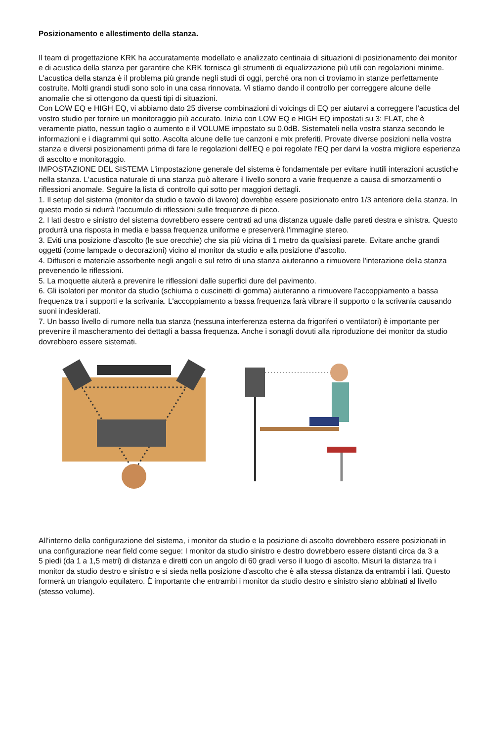Posizionamento e allestimento della stanza.
Il team di progettazione KRK ha accuratamente modellato e analizzato centinaia di situazioni di posizionamento dei monitor e di acustica della stanza per garantire che KRK fornisca gli strumenti di equalizzazione più utili con regolazioni minime. L'acustica della stanza è il problema più grande negli studi di oggi, perché ora non ci troviamo in stanze perfettamente costruite. Molti grandi studi sono solo in una casa rinnovata. Vi stiamo dando il controllo per correggere alcune delle anomalie che si ottengono da questi tipi di situazioni.
Con LOW EQ e HIGH EQ, vi abbiamo dato 25 diverse combinazioni di voicings di EQ per aiutarvi a correggere l'acustica del vostro studio per fornire un monitoraggio più accurato. Inizia con LOW EQ e HIGH EQ impostati su 3: FLAT, che è veramente piatto, nessun taglio o aumento e il VOLUME impostato su 0.0dB. Sistemateli nella vostra stanza secondo le informazioni e i diagrammi qui sotto. Ascolta alcune delle tue canzoni e mix preferiti. Provate diverse posizioni nella vostra stanza e diversi posizionamenti prima di fare le regolazioni dell'EQ e poi regolate l'EQ per darvi la vostra migliore esperienza di ascolto e monitoraggio.
IMPOSTAZIONE DEL SISTEMA L'impostazione generale del sistema è fondamentale per evitare inutili interazioni acustiche nella stanza. L'acustica naturale di una stanza può alterare il livello sonoro a varie frequenze a causa di smorzamenti o riflessioni anomale. Seguire la lista di controllo qui sotto per maggiori dettagli.
1. Il setup del sistema (monitor da studio e tavolo di lavoro) dovrebbe essere posizionato entro 1/3 anteriore della stanza. In questo modo si ridurrà l'accumulo di riflessioni sulle frequenze di picco.
2. I lati destro e sinistro del sistema dovrebbero essere centrati ad una distanza uguale dalle pareti destra e sinistra. Questo produrrà una risposta in media e bassa frequenza uniforme e preserverà l'immagine stereo.
3. Eviti una posizione d'ascolto (le sue orecchie) che sia più vicina di 1 metro da qualsiasi parete. Evitare anche grandi oggetti (come lampade o decorazioni) vicino al monitor da studio e alla posizione d'ascolto.
4. Diffusori e materiale assorbente negli angoli e sul retro di una stanza aiuteranno a rimuovere l'interazione della stanza prevenendo le riflessioni.
5. La moquette aiuterà a prevenire le riflessioni dalle superfici dure del pavimento.
6. Gli isolatori per monitor da studio (schiuma o cuscinetti di gomma) aiuteranno a rimuovere l'accoppiamento a bassa frequenza tra i supporti e la scrivania. L'accoppiamento a bassa frequenza farà vibrare il supporto o la scrivania causando suoni indesiderati.
7. Un basso livello di rumore nella tua stanza (nessuna interferenza esterna da frigoriferi o ventilatori) è importante per prevenire il mascheramento dei dettagli a bassa frequenza. Anche i sonagli dovuti alla riproduzione dei monitor da studio dovrebbero essere sistemati.
All'interno della configurazione del sistema, i monitor da studio e la posizione di ascolto dovrebbero essere posizionati in una configurazione near field come segue: I monitor da studio sinistro e destro dovrebbero essere distanti circa da 3 a
5 piedi (da 1 a 1,5 metri) di distanza e diretti con un angolo di 60 gradi verso il luogo di ascolto. Misuri la distanza tra i monitor da studio destro e sinistro e si sieda nella posizione d'ascolto che è alla stessa distanza da entrambi i lati. Questo formerà un triangolo equilatero. È importante che entrambi i monitor da studio destro e sinistro siano abbinati al livello (stesso volume).